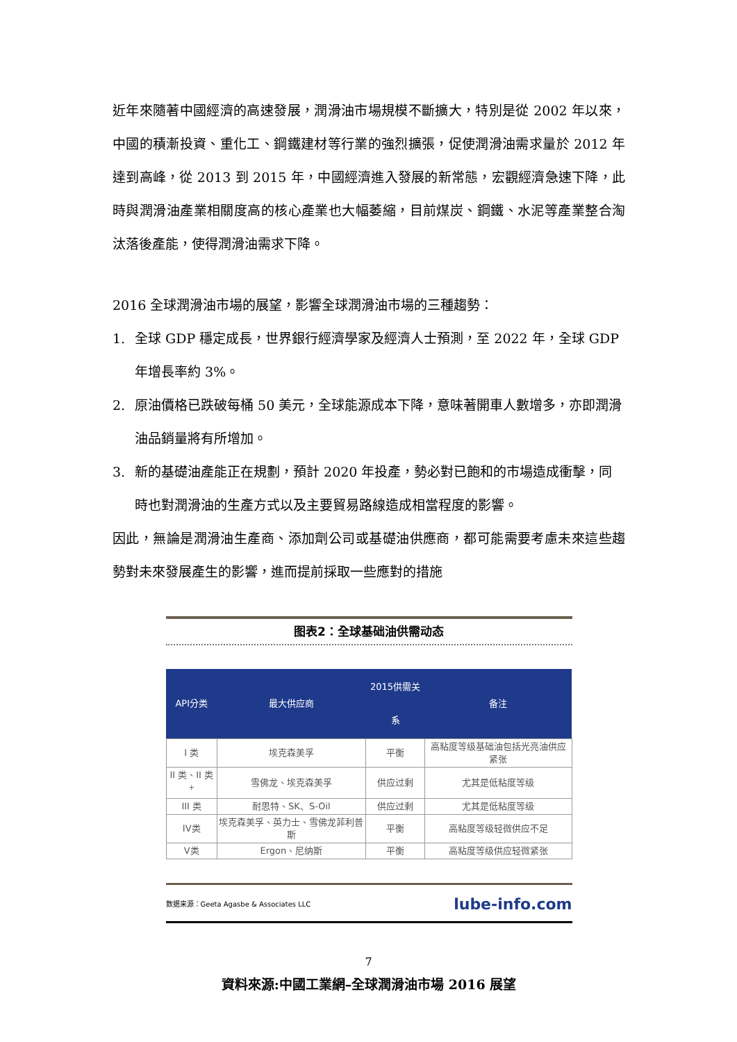近年來隨著中國經濟的高速發展，潤滑油市場規模不斷擴大，特別是從 2002 年以來，中國的積漸投資、重化工、鋼鐵建材等行業的強烈擴張，促使潤滑油需求量於 2012 年達到高峰，從 2013 到 2015 年，中國經濟進入發展的新常態，宏觀經濟急速下降，此時與潤滑油產業相關度高的核心產業也大幅萎縮，目前煤炭、鋼鐵、水泥等產業整合淘汰落後產能，使得潤滑油需求下降。
2016 全球潤滑油市場的展望，影響全球潤滑油市場的三種趨勢：
1. 全球 GDP 穩定成長，世界銀行經濟學家及經濟人士預測，至 2022 年，全球 GDP 年增長率約 3%。
2. 原油價格已跌破每桶 50 美元，全球能源成本下降，意味著開車人數增多，亦即潤滑油品銷量將有所增加。
3. 新的基礎油產能正在規劃，預計 2020 年投產，勢必對已飽和的市場造成衝擊，同時也對潤滑油的生產方式以及主要貿易路線造成相當程度的影響。
因此，無論是潤滑油生產商、添加劑公司或基礎油供應商，都可能需要考慮未來這些趨勢對未來發展產生的影響，進而提前採取一些應對的措施
图表2：全球基础油供需动态
| API分类 | 最大供应商 | 2015供需关系 | 备注 |
| --- | --- | --- | --- |
| I 类 | 埃克森美孚 | 平衡 | 高粘度等级基础油包括光亮油供应紧张 |
| II 类、II 类<sup>+</sup> | 雪佛龙、埃克森美孚 | 供应过剩 | 尤其是低粘度等级 |
| III 类 | 耐思特、SK、S-Oil | 供应过剩 | 尤其是低粘度等级 |
| IV类 | 埃克森美孚、英力士、雪佛龙菲利普斯 | 平衡 | 高粘度等级轻微供应不足 |
| V类 | Ergon、尼纳斯 | 平衡 | 高粘度等级供应轻微紧张 |
数据来源：Geeta Agasbe & Associates LLC lube-info.com
資料來源:中國工業網–全球潤滑油市場 2016 展望
7